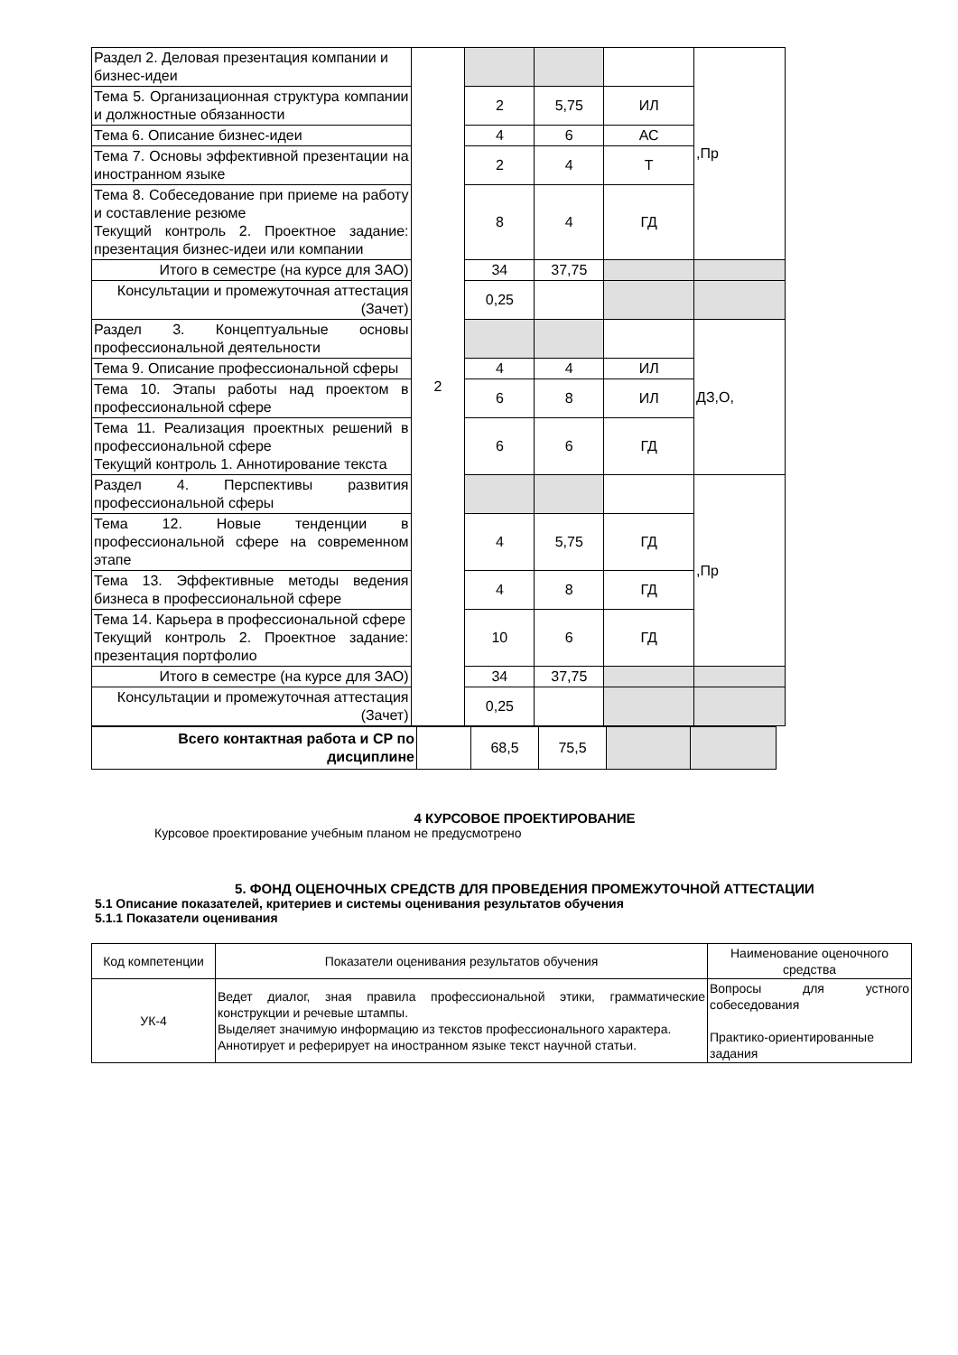| Раздел 2. Деловая презентация компании и бизнес-идеи | 2 | | | | ,Пр |
| Тема 5. Организационная структура компании и должностные обязанности | | 2 | 5,75 | ИЛ | |
| Тема 6. Описание бизнес-идеи | | 4 | 6 | АС | |
| Тема 7. Основы эффективной презентации на иностранном языке | | 2 | 4 | Т | |
| Тема 8. Собеседование при приеме на работу и составление резюме Текущий контроль 2. Проектное задание: презентация бизнес-идеи или компании | | 8 | 4 | ГД | |
| Итого в семестре (на курсе для ЗАО) | | 34 | 37,75 | | |
| Консультации и промежуточная аттестация (Зачет) | | 0,25 | | | |
| Раздел 3. Концептуальные основы профессиональной деятельности | | | | | ДЗ,О, |
| Тема 9. Описание профессиональной сферы | | 4 | 4 | ИЛ | |
| Тема 10. Этапы работы над проектом в профессиональной сфере | | 6 | 8 | ИЛ | |
| Тема 11. Реализация проектных решений в профессиональной сфере Текущий контроль 1. Аннотирование текста | | 6 | 6 | ГД | |
| Раздел 4. Перспективы развития профессиональной сферы | | | | | ,Пр |
| Тема 12. Новые тенденции в профессиональной сфере на современном этапе | | 4 | 5,75 | ГД | |
| Тема 13. Эффективные методы ведения бизнеса в профессиональной сфере | | 4 | 8 | ГД | |
| Тема 14. Карьера в профессиональной сфере Текущий контроль 2. Проектное задание: презентация портфолио | | 10 | 6 | ГД | |
| Итого в семестре (на курсе для ЗАО) | | 34 | 37,75 | | |
| Консультации и промежуточная аттестация (Зачет) | | 0,25 | | | |
| Всего контактная работа и СР по дисциплине | | 68,5 | 75,5 | | |
4 КУРСОВОЕ ПРОЕКТИРОВАНИЕ
Курсовое проектирование учебным планом не предусмотрено
5. ФОНД ОЦЕНОЧНЫХ СРЕДСТВ ДЛЯ ПРОВЕДЕНИЯ ПРОМЕЖУТОЧНОЙ АТТЕСТАЦИИ
5.1 Описание показателей, критериев и системы оценивания результатов обучения
5.1.1 Показатели оценивания
| Код компетенции | Показатели оценивания результатов обучения | Наименование оценочного средства |
| --- | --- | --- |
| УК-4 | Ведет диалог, зная правила профессиональной этики, грамматические конструкции и речевые штампы. Выделяет значимую информацию из текстов профессионального характера. Аннотирует и реферирует на иностранном языке текст научной статьи. | Вопросы для устного собеседования Практико-ориентированные задания |